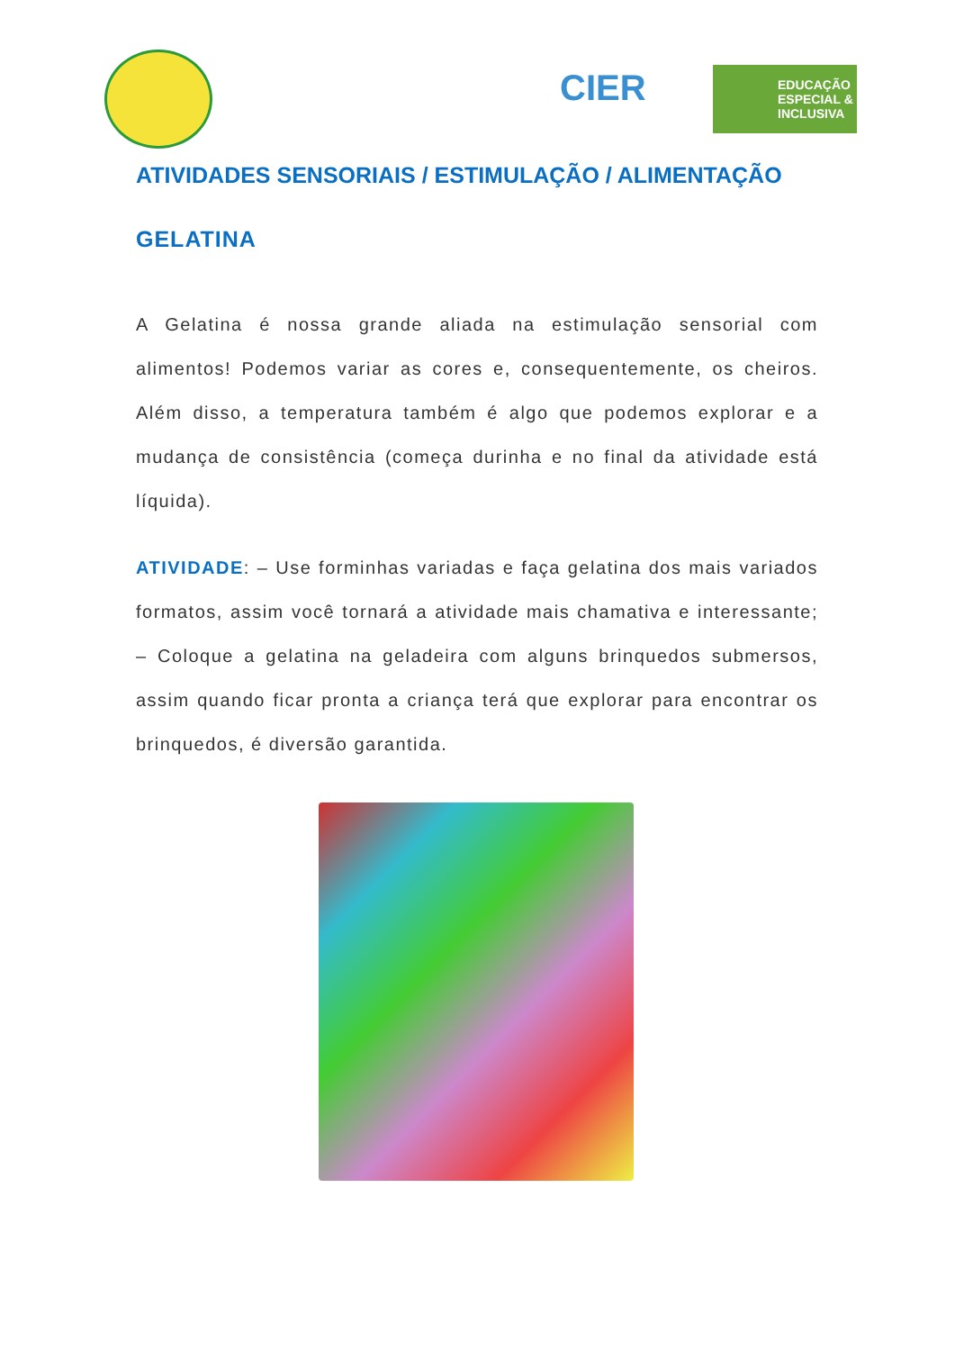CIER
EDUCAÇÃO ESPECIAL & INCLUSIVA
ATIVIDADES SENSORIAIS / ESTIMULAÇÃO / ALIMENTAÇÃO
GELATINA
A Gelatina é nossa grande aliada na estimulação sensorial com alimentos! Podemos variar as cores e, consequentemente, os cheiros. Além disso, a temperatura também é algo que podemos explorar e a mudança de consistência (começa durinha e no final da atividade está líquida).
ATIVIDADE: – Use forminhas variadas e faça gelatina dos mais variados formatos, assim você tornará a atividade mais chamativa e interessante; – Coloque a gelatina na geladeira com alguns brinquedos submersos, assim quando ficar pronta a criança terá que explorar para encontrar os brinquedos, é diversão garantida.